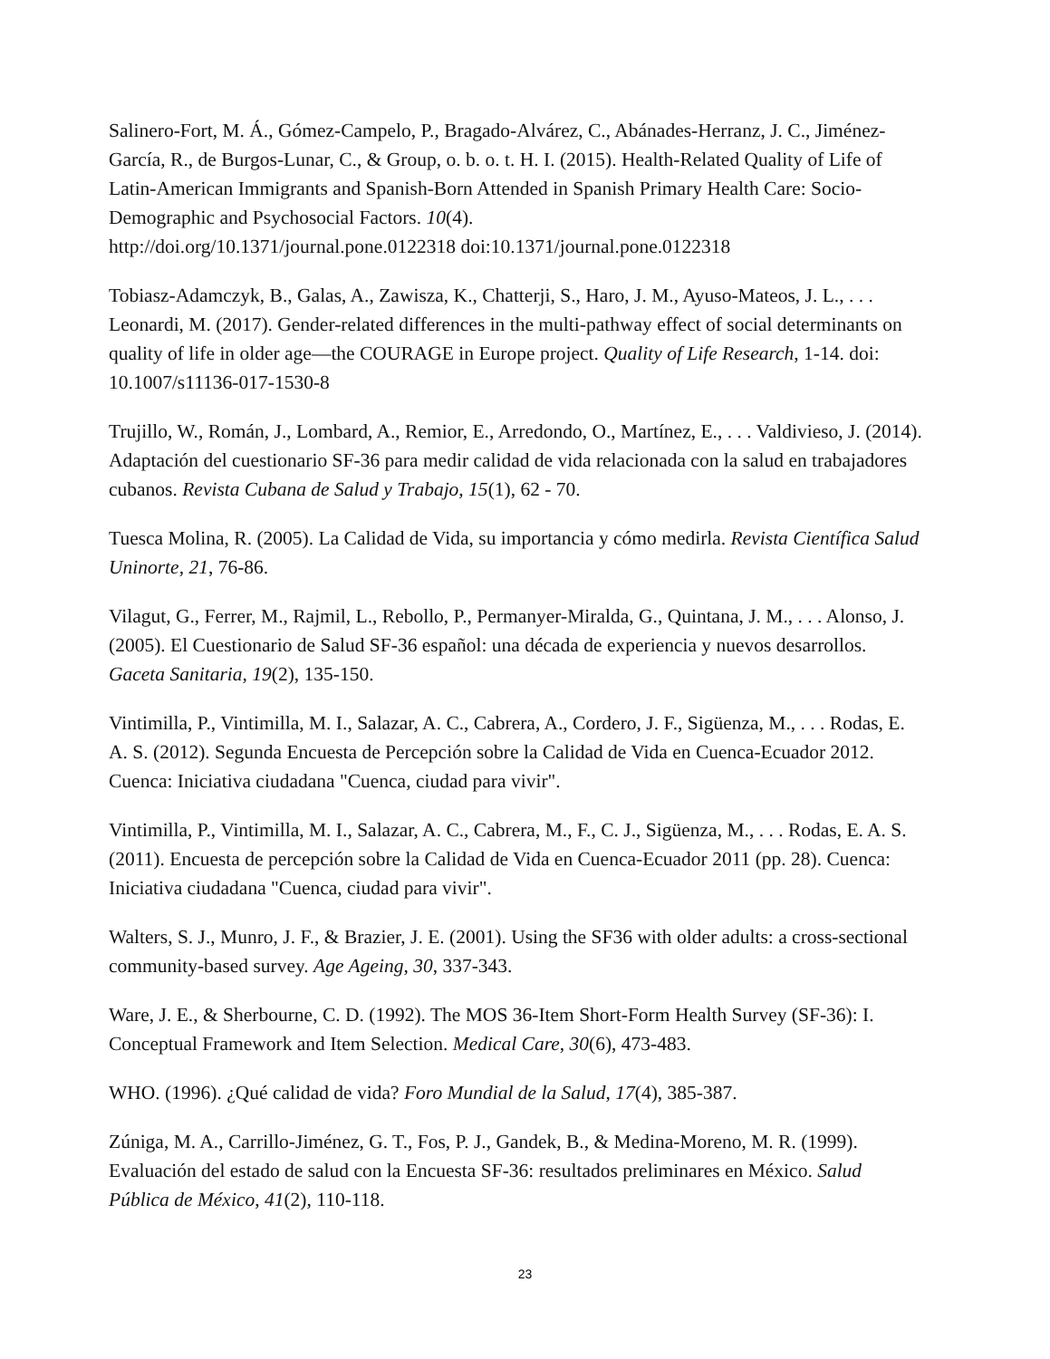Salinero-Fort, M. Á., Gómez-Campelo, P., Bragado-Alvárez, C., Abánades-Herranz, J. C., Jiménez-García, R., de Burgos-Lunar, C., & Group, o. b. o. t. H. I. (2015). Health-Related Quality of Life of Latin-American Immigrants and Spanish-Born Attended in Spanish Primary Health Care: Socio-Demographic and Psychosocial Factors. 10(4).
http://doi.org/10.1371/journal.pone.0122318 doi:10.1371/journal.pone.0122318
Tobiasz-Adamczyk, B., Galas, A., Zawisza, K., Chatterji, S., Haro, J. M., Ayuso-Mateos, J. L., . . . Leonardi, M. (2017). Gender-related differences in the multi-pathway effect of social determinants on quality of life in older age—the COURAGE in Europe project. Quality of Life Research, 1-14. doi: 10.1007/s11136-017-1530-8
Trujillo, W., Román, J., Lombard, A., Remior, E., Arredondo, O., Martínez, E., . . . Valdivieso, J. (2014). Adaptación del cuestionario SF-36 para medir calidad de vida relacionada con la salud en trabajadores cubanos. Revista Cubana de Salud y Trabajo, 15(1), 62 - 70.
Tuesca Molina, R. (2005). La Calidad de Vida, su importancia y cómo medirla. Revista Científica Salud Uninorte, 21, 76-86.
Vilagut, G., Ferrer, M., Rajmil, L., Rebollo, P., Permanyer-Miralda, G., Quintana, J. M., . . . Alonso, J. (2005). El Cuestionario de Salud SF-36 español: una década de experiencia y nuevos desarrollos. Gaceta Sanitaria, 19(2), 135-150.
Vintimilla, P., Vintimilla, M. I., Salazar, A. C., Cabrera, A., Cordero, J. F., Sigüenza, M., . . . Rodas, E. A. S. (2012). Segunda Encuesta de Percepción sobre la Calidad de Vida en Cuenca-Ecuador 2012. Cuenca: Iniciativa ciudadana "Cuenca, ciudad para vivir".
Vintimilla, P., Vintimilla, M. I., Salazar, A. C., Cabrera, M., F., C. J., Sigüenza, M., . . . Rodas, E. A. S. (2011). Encuesta de percepción sobre la Calidad de Vida en Cuenca-Ecuador 2011 (pp. 28). Cuenca: Iniciativa ciudadana "Cuenca, ciudad para vivir".
Walters, S. J., Munro, J. F., & Brazier, J. E. (2001). Using the SF36 with older adults: a cross-sectional community-based survey. Age Ageing, 30, 337-343.
Ware, J. E., & Sherbourne, C. D. (1992). The MOS 36-Item Short-Form Health Survey (SF-36): I. Conceptual Framework and Item Selection. Medical Care, 30(6), 473-483.
WHO. (1996). ¿Qué calidad de vida? Foro Mundial de la Salud, 17(4), 385-387.
Zúniga, M. A., Carrillo-Jiménez, G. T., Fos, P. J., Gandek, B., & Medina-Moreno, M. R. (1999). Evaluación del estado de salud con la Encuesta SF-36: resultados preliminares en México. Salud Pública de México, 41(2), 110-118.
23